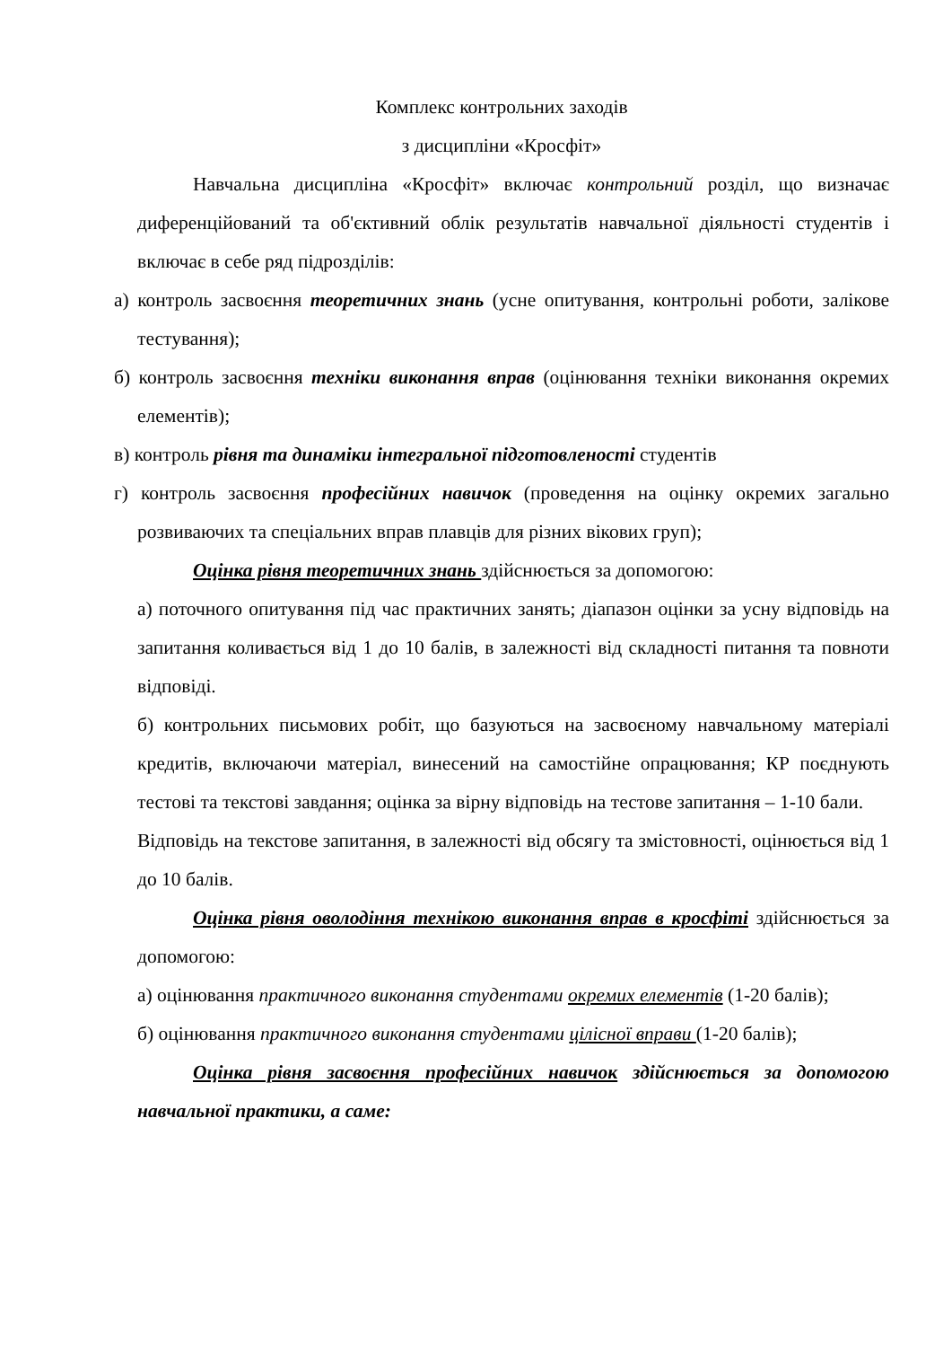Комплекс контрольних заходів
з дисципліни «Кросфіт»
Навчальна дисципліна «Кросфіт» включає контрольний розділ, що визначає диференційований та об'єктивний облік результатів навчальної діяльності студентів і включає в себе ряд підрозділів:
а) контроль засвоєння теоретичних знань (усне опитування, контрольні роботи, залікове тестування);
б) контроль засвоєння техніки виконання вправ (оцінювання техніки виконання окремих елементів);
в) контроль рівня та динаміки інтегральної підготовленості студентів
г) контроль засвоєння професійних навичок (проведення на оцінку окремих загально розвиваючих та спеціальних вправ плавців для різних вікових груп);
Оцінка рівня теоретичних знань здійснюється за допомогою:
а) поточного опитування під час практичних занять; діапазон оцінки за усну відповідь на запитання коливається від 1 до 10 балів, в залежності від складності питання та повноти відповіді.
б) контрольних письмових робіт, що базуються на засвоєному навчальному матеріалі кредитів, включаючи матеріал, винесений на самостійне опрацювання; КР поєднують тестові та текстові завдання; оцінка за вірну відповідь на тестове запитання – 1-10 бали.
Відповідь на текстове запитання, в залежності від обсягу та змістовності, оцінюється від 1 до 10 балів.
Оцінка рівня оволодіння технікою виконання вправ в кросфіті здійснюється за допомогою:
а) оцінювання практичного виконання студентами окремих елементів (1-20 балів);
б) оцінювання практичного виконання студентами цілісної вправи (1-20 балів);
Оцінка рівня засвоєння професійних навичок здійснюється за допомогою навчальної практики, а саме: